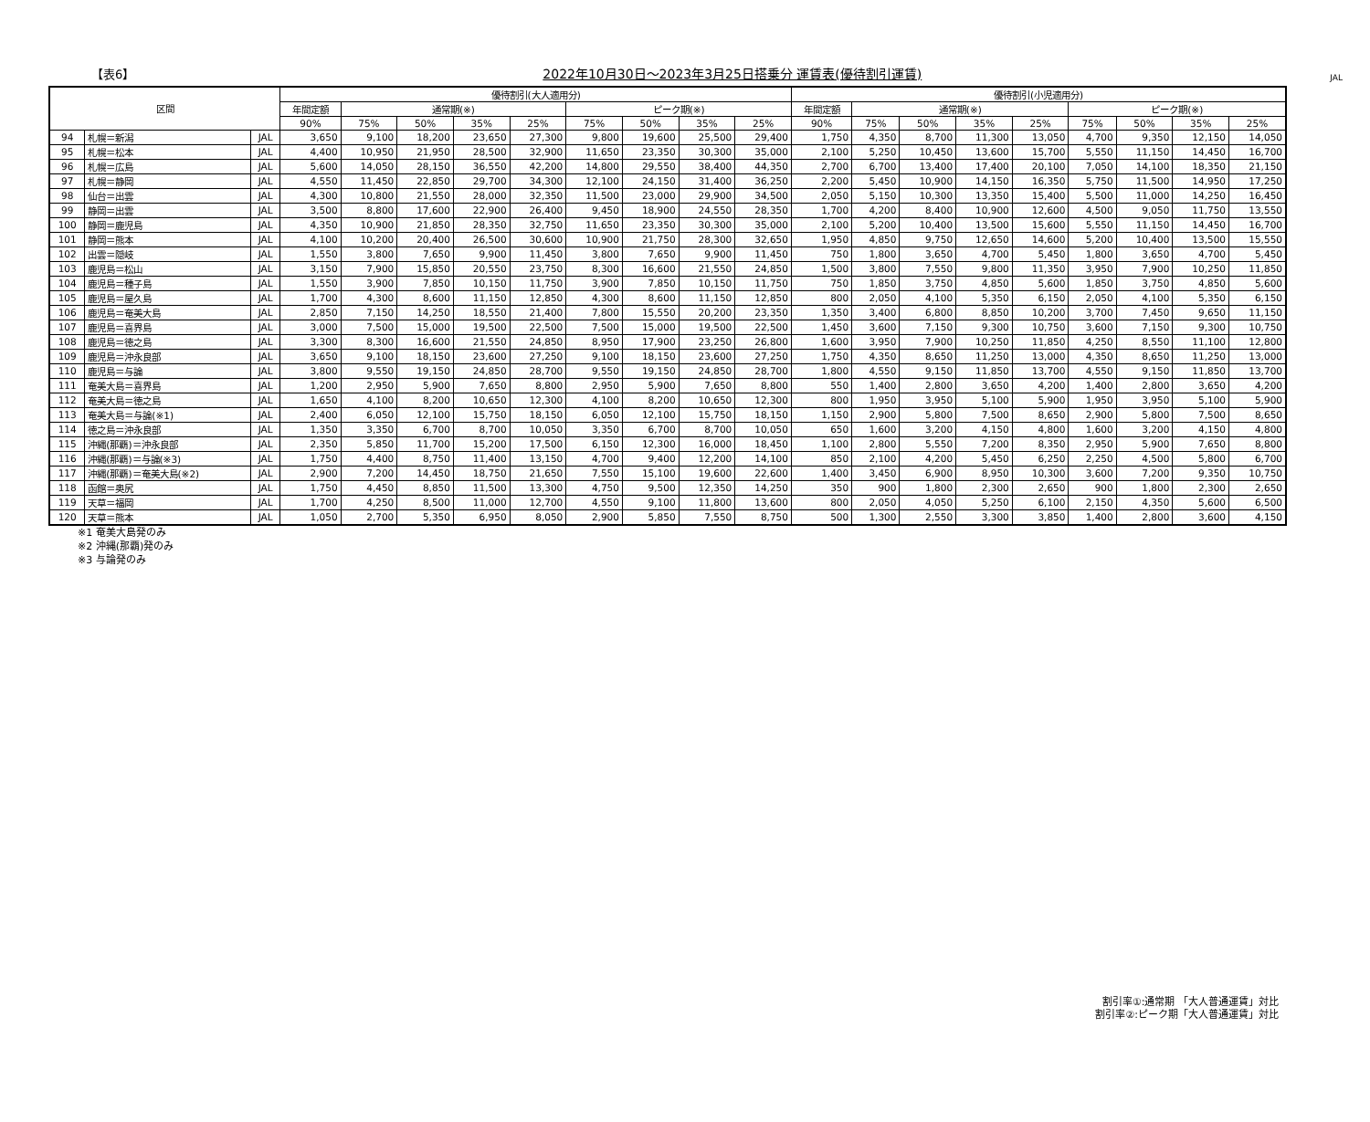【表6】 2022年10月30日～2023年3月25日搭乗分 運賃表(優待割引運賃) JAL
| 区間 | | | 優待割引(大人適用分) | | | | | | | | | 優待割引(小児適用分) | | | | | | | | |
| --- | --- | --- | --- | --- | --- | --- | --- | --- | --- | --- | --- | --- | --- | --- | --- | --- | --- | --- | --- | --- |
| | | | 年間定額 | 通常期(※) | | | | ピーク期(※) | | | | 年間定額 | 通常期(※) | | | | ピーク期(※) | | | |
| | | | 90% | 75% | 50% | 35% | 25% | 75% | 50% | 35% | 25% | 90% | 75% | 50% | 35% | 25% | 75% | 50% | 35% | 25% |
| 94 | 札幌＝新潟 | JAL | 3,650 | 9,100 | 18,200 | 23,650 | 27,300 | 9,800 | 19,600 | 25,500 | 29,400 | 1,750 | 4,350 | 8,700 | 11,300 | 13,050 | 4,700 | 9,350 | 12,150 | 14,050 |
| 95 | 札幌＝松本 | JAL | 4,400 | 10,950 | 21,950 | 28,500 | 32,900 | 11,650 | 23,350 | 30,300 | 35,000 | 2,100 | 5,250 | 10,450 | 13,600 | 15,700 | 5,550 | 11,150 | 14,450 | 16,700 |
| 96 | 札幌＝広島 | JAL | 5,600 | 14,050 | 28,150 | 36,550 | 42,200 | 14,800 | 29,550 | 38,400 | 44,350 | 2,700 | 6,700 | 13,400 | 17,400 | 20,100 | 7,050 | 14,100 | 18,350 | 21,150 |
| 97 | 札幌＝静岡 | JAL | 4,550 | 11,450 | 22,850 | 29,700 | 34,300 | 12,100 | 24,150 | 31,400 | 36,250 | 2,200 | 5,450 | 10,900 | 14,150 | 16,350 | 5,750 | 11,500 | 14,950 | 17,250 |
| 98 | 仙台＝出雲 | JAL | 4,300 | 10,800 | 21,550 | 28,000 | 32,350 | 11,500 | 23,000 | 29,900 | 34,500 | 2,050 | 5,150 | 10,300 | 13,350 | 15,400 | 5,500 | 11,000 | 14,250 | 16,450 |
| 99 | 静岡＝出雲 | JAL | 3,500 | 8,800 | 17,600 | 22,900 | 26,400 | 9,450 | 18,900 | 24,550 | 28,350 | 1,700 | 4,200 | 8,400 | 10,900 | 12,600 | 4,500 | 9,050 | 11,750 | 13,550 |
| 100 | 静岡＝鹿児島 | JAL | 4,350 | 10,900 | 21,850 | 28,350 | 32,750 | 11,650 | 23,350 | 30,300 | 35,000 | 2,100 | 5,200 | 10,400 | 13,500 | 15,600 | 5,550 | 11,150 | 14,450 | 16,700 |
| 101 | 静岡＝熊本 | JAL | 4,100 | 10,200 | 20,400 | 26,500 | 30,600 | 10,900 | 21,750 | 28,300 | 32,650 | 1,950 | 4,850 | 9,750 | 12,650 | 14,600 | 5,200 | 10,400 | 13,500 | 15,550 |
| 102 | 出雲＝隠岐 | JAL | 1,550 | 3,800 | 7,650 | 9,900 | 11,450 | 3,800 | 7,650 | 9,900 | 11,450 | 750 | 1,800 | 3,650 | 4,700 | 5,450 | 1,800 | 3,650 | 4,700 | 5,450 |
| 103 | 鹿児島＝松山 | JAL | 3,150 | 7,900 | 15,850 | 20,550 | 23,750 | 8,300 | 16,600 | 21,550 | 24,850 | 1,500 | 3,800 | 7,550 | 9,800 | 11,350 | 3,950 | 7,900 | 10,250 | 11,850 |
| 104 | 鹿児島＝種子島 | JAL | 1,550 | 3,900 | 7,850 | 10,150 | 11,750 | 3,900 | 7,850 | 10,150 | 11,750 | 750 | 1,850 | 3,750 | 4,850 | 5,600 | 1,850 | 3,750 | 4,850 | 5,600 |
| 105 | 鹿児島＝屋久島 | JAL | 1,700 | 4,300 | 8,600 | 11,150 | 12,850 | 4,300 | 8,600 | 11,150 | 12,850 | 800 | 2,050 | 4,100 | 5,350 | 6,150 | 2,050 | 4,100 | 5,350 | 6,150 |
| 106 | 鹿児島＝奄美大島 | JAL | 2,850 | 7,150 | 14,250 | 18,550 | 21,400 | 7,800 | 15,550 | 20,200 | 23,350 | 1,350 | 3,400 | 6,800 | 8,850 | 10,200 | 3,700 | 7,450 | 9,650 | 11,150 |
| 107 | 鹿児島＝喜界島 | JAL | 3,000 | 7,500 | 15,000 | 19,500 | 22,500 | 7,500 | 15,000 | 19,500 | 22,500 | 1,450 | 3,600 | 7,150 | 9,300 | 10,750 | 3,600 | 7,150 | 9,300 | 10,750 |
| 108 | 鹿児島＝徳之島 | JAL | 3,300 | 8,300 | 16,600 | 21,550 | 24,850 | 8,950 | 17,900 | 23,250 | 26,800 | 1,600 | 3,950 | 7,900 | 10,250 | 11,850 | 4,250 | 8,550 | 11,100 | 12,800 |
| 109 | 鹿児島＝沖永良部 | JAL | 3,650 | 9,100 | 18,150 | 23,600 | 27,250 | 9,100 | 18,150 | 23,600 | 27,250 | 1,750 | 4,350 | 8,650 | 11,250 | 13,000 | 4,350 | 8,650 | 11,250 | 13,000 |
| 110 | 鹿児島＝与論 | JAL | 3,800 | 9,550 | 19,150 | 24,850 | 28,700 | 9,550 | 19,150 | 24,850 | 28,700 | 1,800 | 4,550 | 9,150 | 11,850 | 13,700 | 4,550 | 9,150 | 11,850 | 13,700 |
| 111 | 奄美大島＝喜界島 | JAL | 1,200 | 2,950 | 5,900 | 7,650 | 8,800 | 2,950 | 5,900 | 7,650 | 8,800 | 550 | 1,400 | 2,800 | 3,650 | 4,200 | 1,400 | 2,800 | 3,650 | 4,200 |
| 112 | 奄美大島＝徳之島 | JAL | 1,650 | 4,100 | 8,200 | 10,650 | 12,300 | 4,100 | 8,200 | 10,650 | 12,300 | 800 | 1,950 | 3,950 | 5,100 | 5,900 | 1,950 | 3,950 | 5,100 | 5,900 |
| 113 | 奄美大島＝与論(※1) | JAL | 2,400 | 6,050 | 12,100 | 15,750 | 18,150 | 6,050 | 12,100 | 15,750 | 18,150 | 1,150 | 2,900 | 5,800 | 7,500 | 8,650 | 2,900 | 5,800 | 7,500 | 8,650 |
| 114 | 徳之島＝沖永良部 | JAL | 1,350 | 3,350 | 6,700 | 8,700 | 10,050 | 3,350 | 6,700 | 8,700 | 10,050 | 650 | 1,600 | 3,200 | 4,150 | 4,800 | 1,600 | 3,200 | 4,150 | 4,800 |
| 115 | 沖縄(那覇)＝沖永良部 | JAL | 2,350 | 5,850 | 11,700 | 15,200 | 17,500 | 6,150 | 12,300 | 16,000 | 18,450 | 1,100 | 2,800 | 5,550 | 7,200 | 8,350 | 2,950 | 5,900 | 7,650 | 8,800 |
| 116 | 沖縄(那覇)＝与論(※3) | JAL | 1,750 | 4,400 | 8,750 | 11,400 | 13,150 | 4,700 | 9,400 | 12,200 | 14,100 | 850 | 2,100 | 4,200 | 5,450 | 6,250 | 2,250 | 4,500 | 5,800 | 6,700 |
| 117 | 沖縄(那覇)＝奄美大島(※2) | JAL | 2,900 | 7,200 | 14,450 | 18,750 | 21,650 | 7,550 | 15,100 | 19,600 | 22,600 | 1,400 | 3,450 | 6,900 | 8,950 | 10,300 | 3,600 | 7,200 | 9,350 | 10,750 |
| 118 | 函館＝奥尻 | JAL | 1,750 | 4,450 | 8,850 | 11,500 | 13,300 | 4,750 | 9,500 | 12,350 | 14,250 | 350 | 900 | 1,800 | 2,300 | 2,650 | 900 | 1,800 | 2,300 | 2,650 |
| 119 | 天草＝福岡 | JAL | 1,700 | 4,250 | 8,500 | 11,000 | 12,700 | 4,550 | 9,100 | 11,800 | 13,600 | 800 | 2,050 | 4,050 | 5,250 | 6,100 | 2,150 | 4,350 | 5,600 | 6,500 |
| 120 | 天草＝熊本 | JAL | 1,050 | 2,700 | 5,350 | 6,950 | 8,050 | 2,900 | 5,850 | 7,550 | 8,750 | 500 | 1,300 | 2,550 | 3,300 | 3,850 | 1,400 | 2,800 | 3,600 | 4,150 |
※1 奄美大島発のみ
※2 沖縄(那覇)発のみ
※3 与論発のみ
割引率①:通常期 「大人普通運賃」対比
割引率②:ピーク期「大人普通運賃」対比